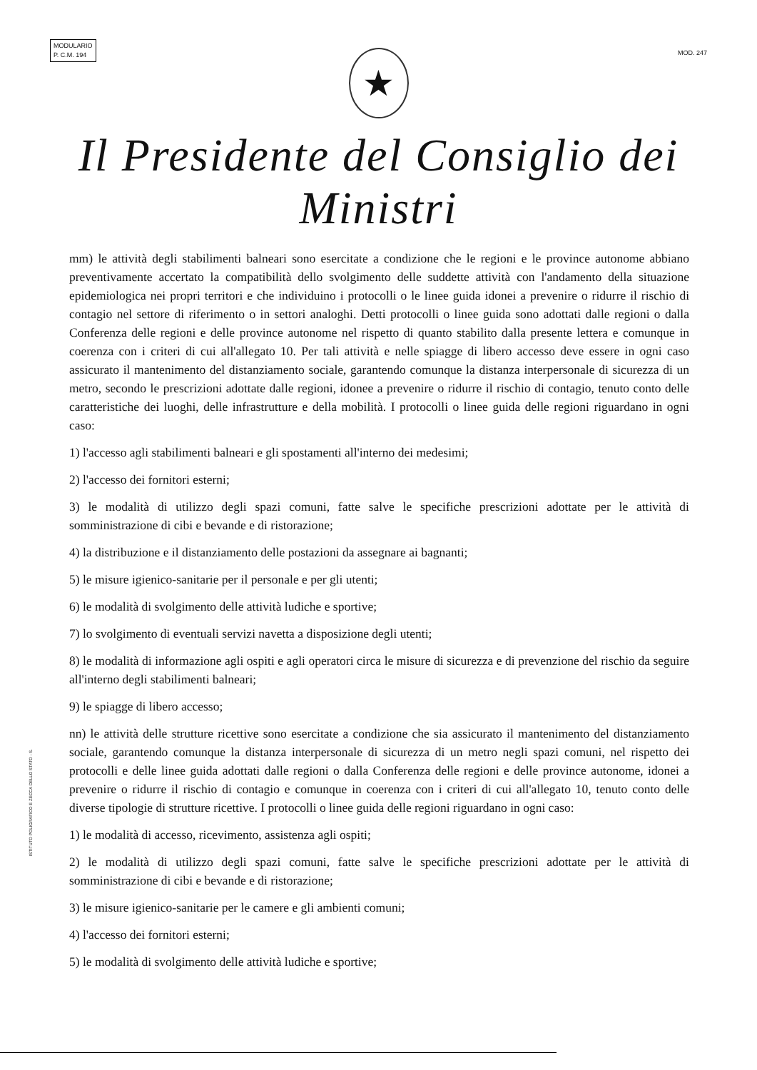MODULARIO
P. C.M. 194
MOD. 247
★
Il Presidente del Consiglio dei Ministri
mm) le attività degli stabilimenti balneari sono esercitate a condizione che le regioni e le province autonome abbiano preventivamente accertato la compatibilità dello svolgimento delle suddette attività con l'andamento della situazione epidemiologica nei propri territori e che individuino i protocolli o le linee guida idonei a prevenire o ridurre il rischio di contagio nel settore di riferimento o in settori analoghi. Detti protocolli o linee guida sono adottati dalle regioni o dalla Conferenza delle regioni e delle province autonome nel rispetto di quanto stabilito dalla presente lettera e comunque in coerenza con i criteri di cui all'allegato 10. Per tali attività e nelle spiagge di libero accesso deve essere in ogni caso assicurato il mantenimento del distanziamento sociale, garantendo comunque la distanza interpersonale di sicurezza di un metro, secondo le prescrizioni adottate dalle regioni, idonee a prevenire o ridurre il rischio di contagio, tenuto conto delle caratteristiche dei luoghi, delle infrastrutture e della mobilità. I protocolli o linee guida delle regioni riguardano in ogni caso:
1) l'accesso agli stabilimenti balneari e gli spostamenti all'interno dei medesimi;
2) l'accesso dei fornitori esterni;
3) le modalità di utilizzo degli spazi comuni, fatte salve le specifiche prescrizioni adottate per le attività di somministrazione di cibi e bevande e di ristorazione;
4) la distribuzione e il distanziamento delle postazioni da assegnare ai bagnanti;
5) le misure igienico-sanitarie per il personale e per gli utenti;
6) le modalità di svolgimento delle attività ludiche e sportive;
7) lo svolgimento di eventuali servizi navetta a disposizione degli utenti;
8) le modalità di informazione agli ospiti e agli operatori circa le misure di sicurezza e di prevenzione del rischio da seguire all'interno degli stabilimenti balneari;
9) le spiagge di libero accesso;
nn) le attività delle strutture ricettive sono esercitate a condizione che sia assicurato il mantenimento del distanziamento sociale, garantendo comunque la distanza interpersonale di sicurezza di un metro negli spazi comuni, nel rispetto dei protocolli e delle linee guida adottati dalle regioni o dalla Conferenza delle regioni e delle province autonome, idonei a prevenire o ridurre il rischio di contagio e comunque in coerenza con i criteri di cui all'allegato 10, tenuto conto delle diverse tipologie di strutture ricettive. I protocolli o linee guida delle regioni riguardano in ogni caso:
1) le modalità di accesso, ricevimento, assistenza agli ospiti;
2) le modalità di utilizzo degli spazi comuni, fatte salve le specifiche prescrizioni adottate per le attività di somministrazione di cibi e bevande e di ristorazione;
3) le misure igienico-sanitarie per le camere e gli ambienti comuni;
4) l'accesso dei fornitori esterni;
5) le modalità di svolgimento delle attività ludiche e sportive;
ISTITUTO POLIGRAFICO E ZECCA DELLO STATO - S.